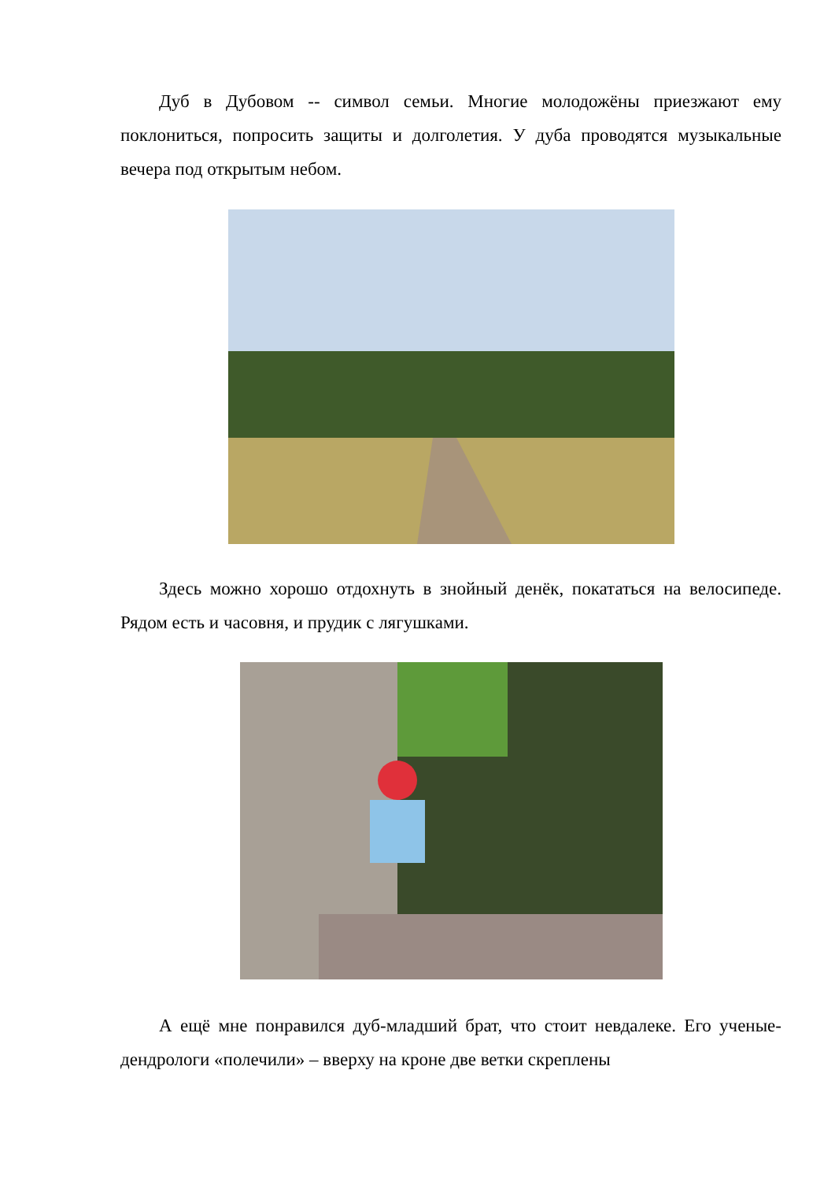Дуб в Дубовом -- символ семьи. Многие молодожёны приезжают ему поклониться, попросить защиты и долголетия. У дуба проводятся музыкальные вечера под открытым небом.
Здесь можно хорошо отдохнуть в знойный денёк, покататься на велосипеде. Рядом есть и часовня, и прудик с лягушками.
А ещё мне понравился дуб-младший брат, что стоит невдалеке. Его ученые-дендрологи «полечили» – вверху на кроне две ветки скреплены